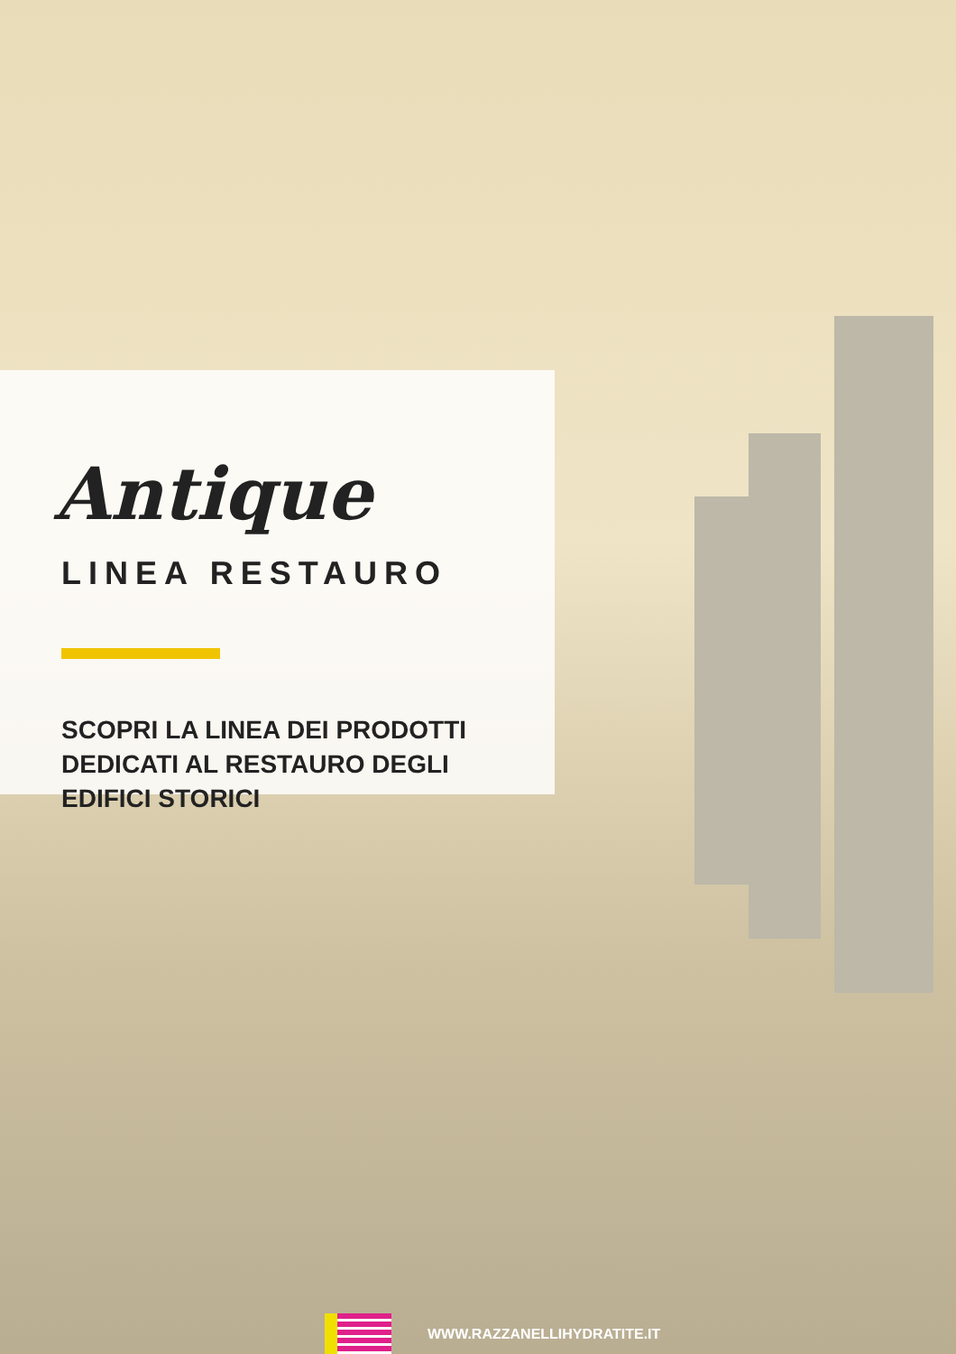Antique
LINEA RESTAURO
SCOPRI LA LINEA DEI PRODOTTI
DEDICATI AL RESTAURO DEGLI
EDIFICI STORICI
WWW.RAZZANELLIHYDRATITE.IT